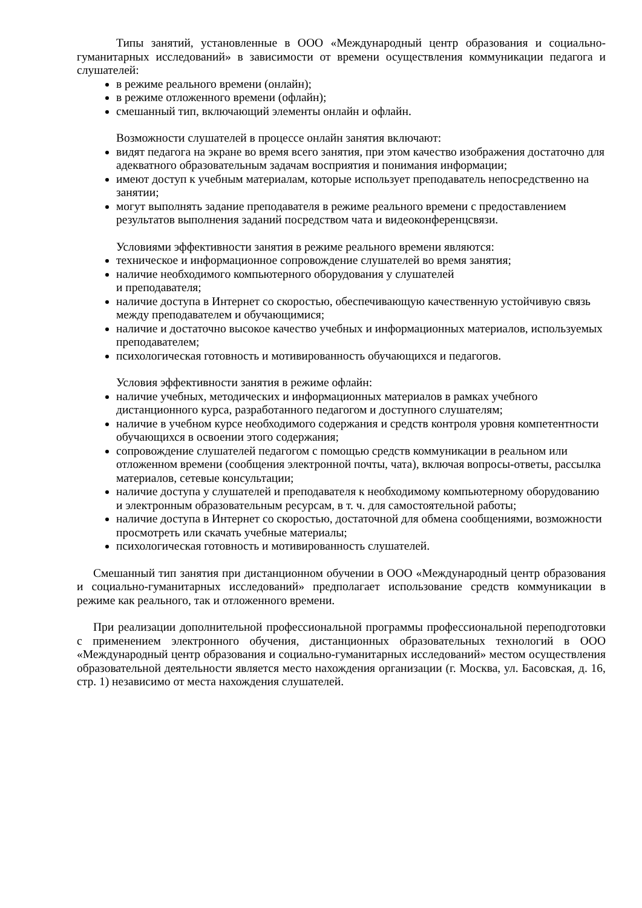Типы занятий, установленные в ООО «Международный центр образования и социально-гуманитарных исследований» в зависимости от времени осуществления коммуникации педагога и слушателей:
в режиме реального времени (онлайн);
в режиме отложенного времени (офлайн);
смешанный тип, включающий элементы онлайн и офлайн.
Возможности слушателей в процессе онлайн занятия включают:
видят педагога на экране во время всего занятия, при этом качество изображения достаточно для адекватного образовательным задачам восприятия и понимания информации;
имеют доступ к учебным материалам, которые использует преподаватель непосредственно на занятии;
могут выполнять задание преподавателя в режиме реального времени с предоставлением результатов выполнения заданий посредством чата и видеоконференцсвязи.
Условиями эффективности занятия в режиме реального времени являются:
техническое и информационное сопровождение слушателей во время занятия;
наличие необходимого компьютерного оборудования у слушателей
и преподавателя;
наличие доступа в Интернет со скоростью, обеспечивающую качественную устойчивую связь между преподавателем и обучающимися;
наличие и достаточно высокое качество учебных и информационных материалов, используемых преподавателем;
психологическая готовность и мотивированность обучающихся и педагогов.
Условия эффективности занятия в режиме офлайн:
наличие учебных, методических и информационных материалов в рамках учебного дистанционного курса, разработанного педагогом и доступного слушателям;
наличие в учебном курсе необходимого содержания и средств контроля уровня компетентности обучающихся в освоении этого содержания;
сопровождение слушателей педагогом с помощью средств коммуникации в реальном или отложенном времени (сообщения электронной почты, чата), включая вопросы-ответы, рассылка материалов, сетевые консультации;
наличие доступа у слушателей и преподавателя к необходимому компьютерному оборудованию и электронным образовательным ресурсам, в т. ч. для самостоятельной работы;
наличие доступа в Интернет со скоростью, достаточной для обмена сообщениями, возможности просмотреть или скачать учебные материалы;
психологическая готовность и мотивированность слушателей.
Смешанный тип занятия при дистанционном обучении в ООО «Международный центр образования и социально-гуманитарных исследований» предполагает использование средств коммуникации в режиме как реального, так и отложенного времени.
При реализации дополнительной профессиональной программы профессиональной переподготовки с применением электронного обучения, дистанционных образовательных технологий в ООО «Международный центр образования и социально-гуманитарных исследований» местом осуществления образовательной деятельности является место нахождения организации (г. Москва, ул. Басовская, д. 16, стр. 1) независимо от места нахождения слушателей.